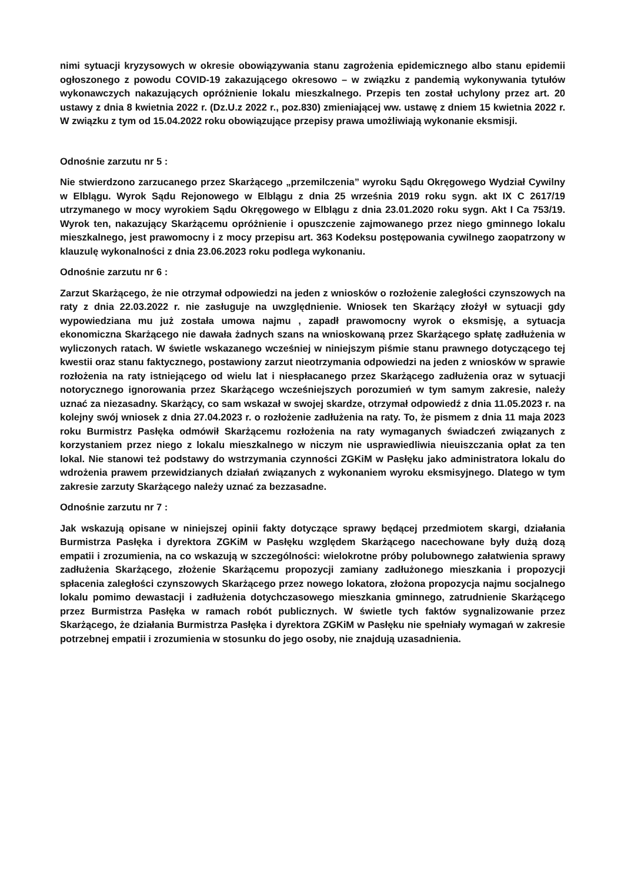nimi sytuacji kryzysowych w okresie obowiązywania stanu zagrożenia epidemicznego albo stanu epidemii ogłoszonego z powodu COVID-19 zakazującego okresowo – w związku z pandemią wykonywania tytułów wykonawczych nakazujących opróżnienie lokalu mieszkalnego. Przepis ten został uchylony przez art. 20 ustawy z dnia 8 kwietnia 2022 r. (Dz.U.z 2022 r., poz.830) zmieniającej ww. ustawę z dniem 15 kwietnia 2022 r. W związku z tym od 15.04.2022 roku obowiązujące przepisy prawa umożliwiają wykonanie eksmisji.
Odnośnie zarzutu nr 5 :
Nie stwierdzono zarzucanego przez Skarżącego „przemilczenia” wyroku Sądu Okręgowego Wydział Cywilny w Elblągu. Wyrok Sądu Rejonowego w Elblągu z dnia 25 września 2019 roku sygn. akt IX C 2617/19 utrzymanego w mocy wyrokiem Sądu Okręgowego w Elblągu z dnia 23.01.2020 roku sygn. Akt I Ca 753/19. Wyrok ten, nakazujący Skarżącemu opróżnienie i opuszczenie zajmowanego przez niego gminnego lokalu mieszkalnego, jest prawomocny i z mocy przepisu art. 363 Kodeksu postępowania cywilnego zaopatrzony w klauzulę wykonalności z dnia 23.06.2023 roku podlega wykonaniu.
Odnośnie zarzutu nr 6 :
Zarzut Skarżącego, że nie otrzymał odpowiedzi na jeden z wniosków o rozłożenie zaległości czynszowych na raty z dnia 22.03.2022 r. nie zasługuje na uwzględnienie. Wniosek ten Skarżący złożył w sytuacji gdy wypowiedziana mu już została umowa najmu , zapadł prawomocny wyrok o eksmisję, a sytuacja ekonomiczna Skarżącego nie dawała żadnych szans na wnioskowaną przez Skarżącego spłatę zadłużenia w wyliczonych ratach. W świetle wskazanego wcześniej w niniejszym piśmie stanu prawnego dotyczącego tej kwestii oraz stanu faktycznego, postawiony zarzut nieotrzymania odpowiedzi na jeden z wniosków w sprawie rozłożenia na raty istniejącego od wielu lat i niespłacanego przez Skarżącego zadłużenia oraz w sytuacji notorycznego ignorowania przez Skarżącego wcześniejszych porozumień w tym samym zakresie, należy uznać za niezasadny. Skarżący, co sam wskazał w swojej skardze, otrzymał odpowiedź z dnia 11.05.2023 r. na kolejny swój wniosek z dnia 27.04.2023 r. o rozłożenie zadłużenia na raty. To, że pismem z dnia 11 maja 2023 roku Burmistrz Pasłęka odmówił Skarżącemu rozłożenia na raty wymaganych świadczeń związanych z korzystaniem przez niego z lokalu mieszkalnego w niczym nie usprawiedliwia nieuiszczania opłat za ten lokal. Nie stanowi też podstawy do wstrzymania czynności ZGKiM w Pasłęku jako administratora lokalu do wdrożenia prawem przewidzianych działań związanych z wykonaniem wyroku eksmisyjnego. Dlatego w tym zakresie zarzuty Skarżącego należy uznać za bezzasadne.
Odnośnie zarzutu nr 7 :
Jak wskazują opisane w niniejszej opinii fakty dotyczące sprawy będącej przedmiotem skargi, działania Burmistrza Pasłęka i dyrektora ZGKiM w Pasłęku względem Skarżącego nacechowane były dużą dozą empatii i zrozumienia, na co wskazują w szczególności: wielokrotne próby polubownego załatwienia sprawy zadłużenia Skarżącego, złożenie Skarżącemu propozycji zamiany zadłużonego mieszkania i propozycji spłacenia zaległości czynszowych Skarżącego przez nowego lokatora, złożona propozycja najmu socjalnego lokalu pomimo dewastacji i zadłużenia dotychczasowego mieszkania gminnego, zatrudnienie Skarżącego przez Burmistrza Pasłęka w ramach robót publicznych. W świetle tych faktów sygnalizowanie przez Skarżącego, że działania Burmistrza Pasłęka i dyrektora ZGKiM w Pasłęku nie spełniały wymagań w zakresie potrzebnej empatii i zrozumienia w stosunku do jego osoby, nie znajdują uzasadnienia.